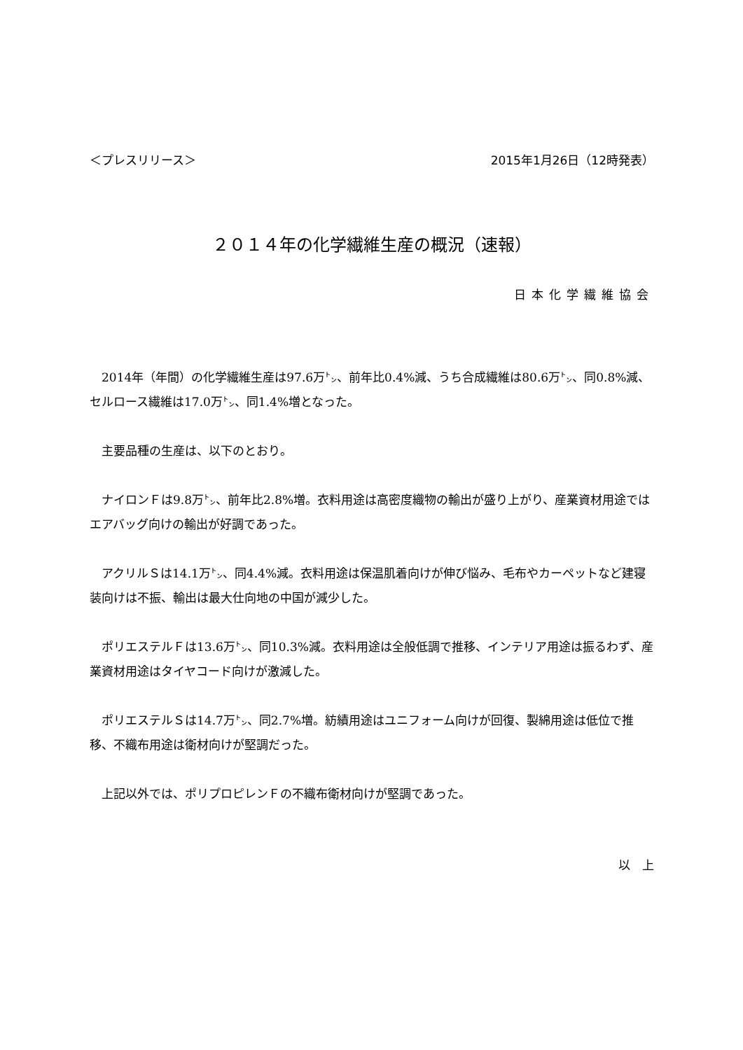＜プレスリリース＞ 2015年1月26日（12時発表）
２０１４年の化学繊維生産の概況（速報）
日本化学繊維協会
2014年（年間）の化学繊維生産は97.6万㌧、前年比0.4%減、うち合成繊維は80.6万㌧、同0.8%減、セルロース繊維は17.0万㌧、同1.4%増となった。
主要品種の生産は、以下のとおり。
ナイロンＦは9.8万㌧、前年比2.8%増。衣料用途は高密度織物の輸出が盛り上がり、産業資材用途ではエアバッグ向けの輸出が好調であった。
アクリルＳは14.1万㌧、同4.4%減。衣料用途は保温肌着向けが伸び悩み、毛布やカーペットなど建寝装向けは不振、輸出は最大仕向地の中国が減少した。
ポリエステルＦは13.6万㌧、同10.3%減。衣料用途は全般低調で推移、インテリア用途は振るわず、産業資材用途はタイヤコード向けが激減した。
ポリエステルＳは14.7万㌧、同2.7%増。紡績用途はユニフォーム向けが回復、製綿用途は低位で推移、不織布用途は衛材向けが堅調だった。
上記以外では、ポリプロピレンＦの不織布衛材向けが堅調であった。
以　上